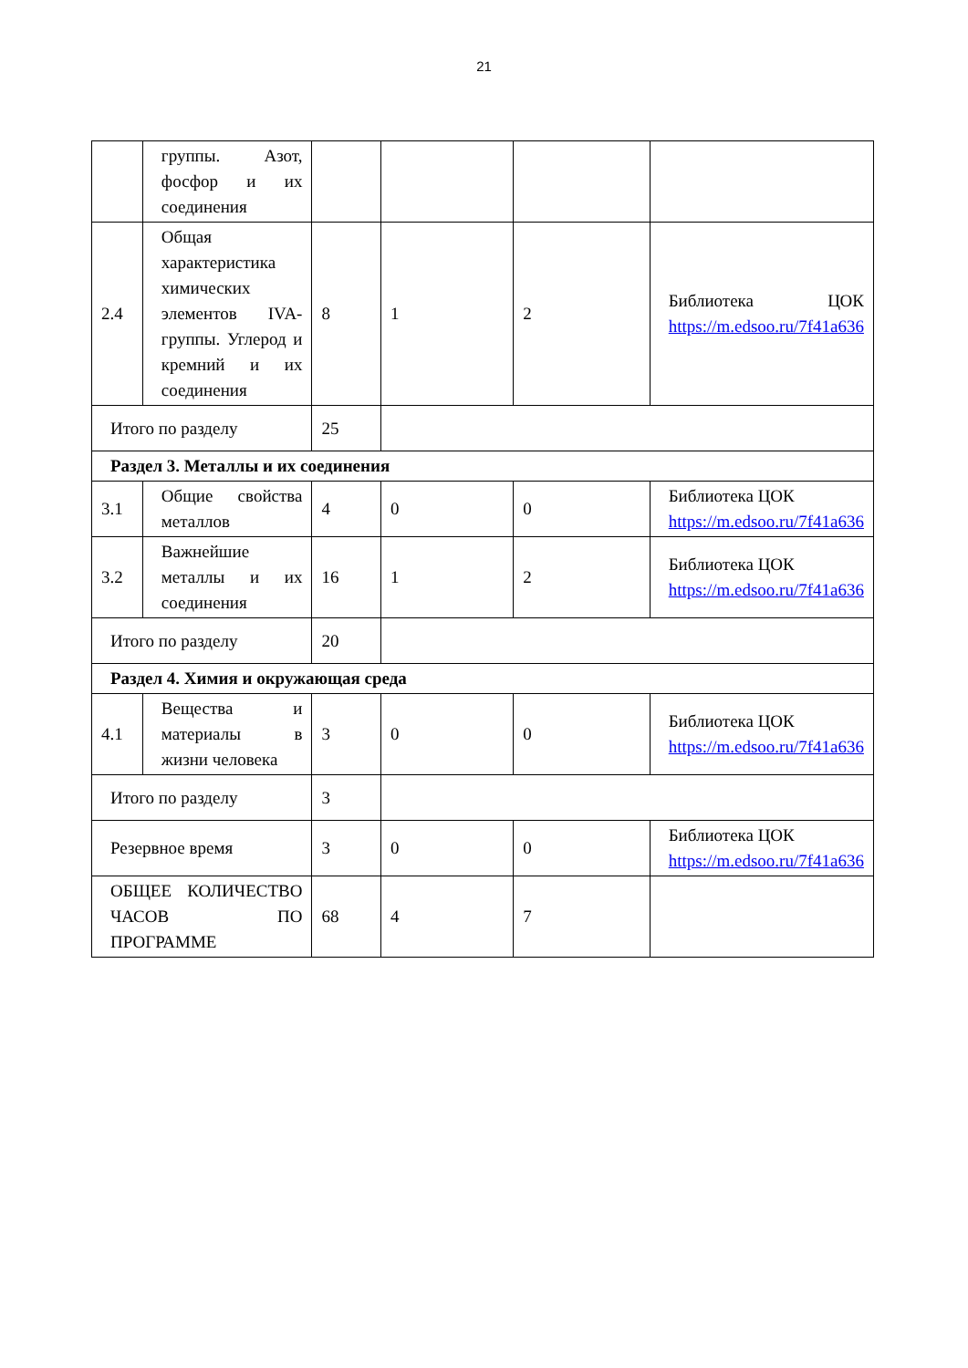21
| | группы. Азот, фосфор и их соединения | | | | |
| 2.4 | Общая характеристика химических элементов IVA-группы. Углерод и кремний и их соединения | 8 | 1 | 2 | Библиотека ЦОК https://m.edsoo.ru/7f41a636 |
| Итого по разделу | | 25 | | | |
| Раздел 3. Металлы и их соединения | | | | | |
| 3.1 | Общие свойства металлов | 4 | 0 | 0 | Библиотека ЦОК https://m.edsoo.ru/7f41a636 |
| 3.2 | Важнейшие металлы и их соединения | 16 | 1 | 2 | Библиотека ЦОК https://m.edsoo.ru/7f41a636 |
| Итого по разделу | | 20 | | | |
| Раздел 4. Химия и окружающая среда | | | | | |
| 4.1 | Вещества и материалы в жизни человека | 3 | 0 | 0 | Библиотека ЦОК https://m.edsoo.ru/7f41a636 |
| Итого по разделу | | 3 | | | |
| Резервное время | | 3 | 0 | 0 | Библиотека ЦОК https://m.edsoo.ru/7f41a636 |
| ОБЩЕЕ КОЛИЧЕСТВО ЧАСОВ ПО ПРОГРАММЕ | | 68 | 4 | 7 | |